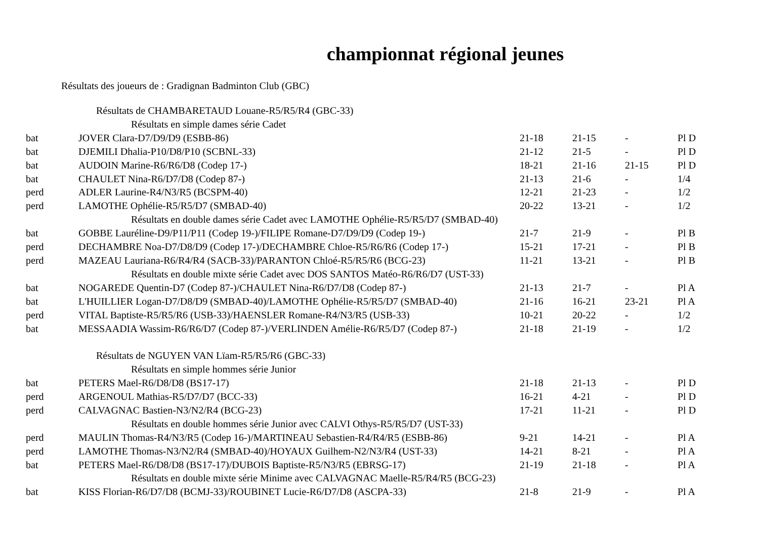championnat régional jeunes
Résultats des joueurs de : Gradignan Badminton Club (GBC)
| Résultats de CHAMBARETAUD Louane-R5/R5/R4 (GBC-33) | | | | | |
| Résultats en simple dames série Cadet | | | | | |
| bat | JOVER Clara-D7/D9/D9 (ESBB-86) | 21-18 | 21-15 | - | Pl D |
| bat | DJEMILI Dhalia-P10/D8/P10 (SCBNL-33) | 21-12 | 21-5 | - | Pl D |
| bat | AUDOIN Marine-R6/R6/D8 (Codep 17-) | 18-21 | 21-16 | 21-15 | Pl D |
| bat | CHAULET Nina-R6/D7/D8 (Codep 87-) | 21-13 | 21-6 | - | 1/4 |
| perd | ADLER Laurine-R4/N3/R5 (BCSPM-40) | 12-21 | 21-23 | - | 1/2 |
| perd | LAMOTHE Ophélie-R5/R5/D7 (SMBAD-40) | 20-22 | 13-21 | - | 1/2 |
| Résultats en double dames série Cadet avec LAMOTHE Ophélie-R5/R5/D7 (SMBAD-40) | | | | | |
| bat | GOBBE Lauréline-D9/P11/P11 (Codep 19-)/FILIPE Romane-D7/D9/D9 (Codep 19-) | 21-7 | 21-9 | - | Pl B |
| perd | DECHAMBRE Noa-D7/D8/D9 (Codep 17-)/DECHAMBRE Chloe-R5/R6/R6 (Codep 17-) | 15-21 | 17-21 | - | Pl B |
| perd | MAZEAU Lauriana-R6/R4/R4 (SACB-33)/PARANTON Chloé-R5/R5/R6 (BCG-23) | 11-21 | 13-21 | - | Pl B |
| Résultats en double mixte série Cadet avec DOS SANTOS Matéo-R6/R6/D7 (UST-33) | | | | | |
| bat | NOGAREDE Quentin-D7 (Codep 87-)/CHAULET Nina-R6/D7/D8 (Codep 87-) | 21-13 | 21-7 | - | Pl A |
| bat | L'HUILLIER Logan-D7/D8/D9 (SMBAD-40)/LAMOTHE Ophélie-R5/R5/D7 (SMBAD-40) | 21-16 | 16-21 | 23-21 | Pl A |
| perd | VITAL Baptiste-R5/R5/R6 (USB-33)/HAENSLER Romane-R4/N3/R5 (USB-33) | 10-21 | 20-22 | - | 1/2 |
| bat | MESSAADIA Wassim-R6/R6/D7 (Codep 87-)/VERLINDEN Amélie-R6/R5/D7 (Codep 87-) | 21-18 | 21-19 | - | 1/2 |
| Résultats de NGUYEN VAN Lïam-R5/R5/R6 (GBC-33) | | | | | |
| Résultats en simple hommes série Junior | | | | | |
| bat | PETERS Mael-R6/D8/D8 (BS17-17) | 21-18 | 21-13 | - | Pl D |
| perd | ARGENOUL Mathias-R5/D7/D7 (BCC-33) | 16-21 | 4-21 | - | Pl D |
| perd | CALVAGNAC Bastien-N3/N2/R4 (BCG-23) | 17-21 | 11-21 | - | Pl D |
| Résultats en double hommes série Junior avec CALVI Othys-R5/R5/D7 (UST-33) | | | | | |
| perd | MAULIN Thomas-R4/N3/R5 (Codep 16-)/MARTINEAU Sebastien-R4/R4/R5 (ESBB-86) | 9-21 | 14-21 | - | Pl A |
| perd | LAMOTHE Thomas-N3/N2/R4 (SMBAD-40)/HOYAUX Guilhem-N2/N3/R4 (UST-33) | 14-21 | 8-21 | - | Pl A |
| bat | PETERS Mael-R6/D8/D8 (BS17-17)/DUBOIS Baptiste-R5/N3/R5 (EBRSG-17) | 21-19 | 21-18 | - | Pl A |
| Résultats en double mixte série Minime avec CALVAGNAC Maelle-R5/R4/R5 (BCG-23) | | | | | |
| bat | KISS Florian-R6/D7/D8 (BCMJ-33)/ROUBINET Lucie-R6/D7/D8 (ASCPA-33) | 21-8 | 21-9 | - | Pl A |